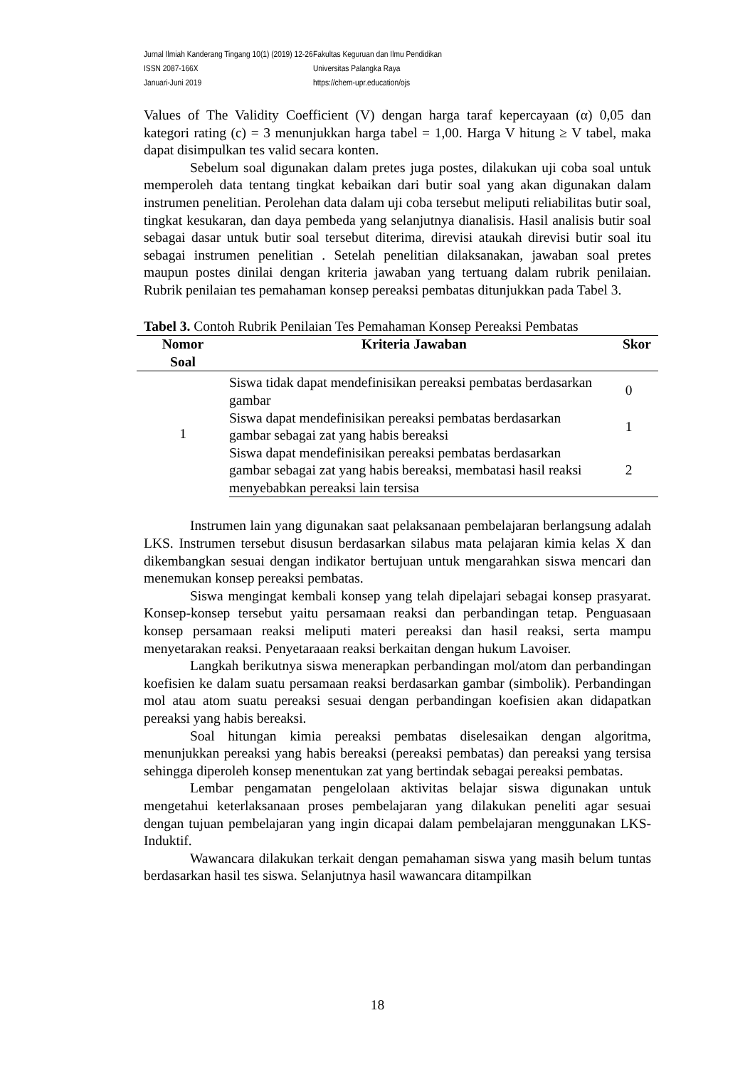Jurnal Ilmiah Kanderang Tingang 10(1) (2019) 12-26
ISSN 2087-166X
Januari-Juni 2019
Fakultas Keguruan dan Ilmu Pendidikan
Universitas Palangka Raya
https://chem-upr.education/ojs
Values of The Validity Coefficient (V) dengan harga taraf kepercayaan (α) 0,05 dan kategori rating (c) = 3 menunjukkan harga tabel = 1,00. Harga V hitung ≥ V tabel, maka dapat disimpulkan tes valid secara konten.
Sebelum soal digunakan dalam pretes juga postes, dilakukan uji coba soal untuk memperoleh data tentang tingkat kebaikan dari butir soal yang akan digunakan dalam instrumen penelitian. Perolehan data dalam uji coba tersebut meliputi reliabilitas butir soal, tingkat kesukaran, dan daya pembeda yang selanjutnya dianalisis. Hasil analisis butir soal sebagai dasar untuk butir soal tersebut diterima, direvisi ataukah direvisi butir soal itu sebagai instrumen penelitian . Setelah penelitian dilaksanakan, jawaban soal pretes maupun postes dinilai dengan kriteria jawaban yang tertuang dalam rubrik penilaian. Rubrik penilaian tes pemahaman konsep pereaksi pembatas ditunjukkan pada Tabel 3.
Tabel 3. Contoh Rubrik Penilaian Tes Pemahaman Konsep Pereaksi Pembatas
| Nomor Soal | Kriteria Jawaban | Skor |
| --- | --- | --- |
| 1 | Siswa tidak dapat mendefinisikan pereaksi pembatas berdasarkan gambar | 0 |
| | Siswa dapat mendefinisikan pereaksi pembatas berdasarkan gambar sebagai zat yang habis bereaksi | 1 |
| | Siswa dapat mendefinisikan pereaksi pembatas berdasarkan gambar sebagai zat yang habis bereaksi, membatasi hasil reaksi menyebabkan pereaksi lain tersisa | 2 |
Instrumen lain yang digunakan saat pelaksanaan pembelajaran berlangsung adalah LKS. Instrumen tersebut disusun berdasarkan silabus mata pelajaran kimia kelas X dan dikembangkan sesuai dengan indikator bertujuan untuk mengarahkan siswa mencari dan menemukan konsep pereaksi pembatas.
Siswa mengingat kembali konsep yang telah dipelajari sebagai konsep prasyarat. Konsep-konsep tersebut yaitu persamaan reaksi dan perbandingan tetap. Penguasaan konsep persamaan reaksi meliputi materi pereaksi dan hasil reaksi, serta mampu menyetarakan reaksi. Penyetaraaan reaksi berkaitan dengan hukum Lavoiser.
Langkah berikutnya siswa menerapkan perbandingan mol/atom dan perbandingan koefisien ke dalam suatu persamaan reaksi berdasarkan gambar (simbolik). Perbandingan mol atau atom suatu pereaksi sesuai dengan perbandingan koefisien akan didapatkan pereaksi yang habis bereaksi.
Soal hitungan kimia pereaksi pembatas diselesaikan dengan algoritma, menunjukkan pereaksi yang habis bereaksi (pereaksi pembatas) dan pereaksi yang tersisa sehingga diperoleh konsep menentukan zat yang bertindak sebagai pereaksi pembatas.
Lembar pengamatan pengelolaan aktivitas belajar siswa digunakan untuk mengetahui keterlaksanaan proses pembelajaran yang dilakukan peneliti agar sesuai dengan tujuan pembelajaran yang ingin dicapai dalam pembelajaran menggunakan LKS-Induktif.
Wawancara dilakukan terkait dengan pemahaman siswa yang masih belum tuntas berdasarkan hasil tes siswa. Selanjutnya hasil wawancara ditampilkan
18